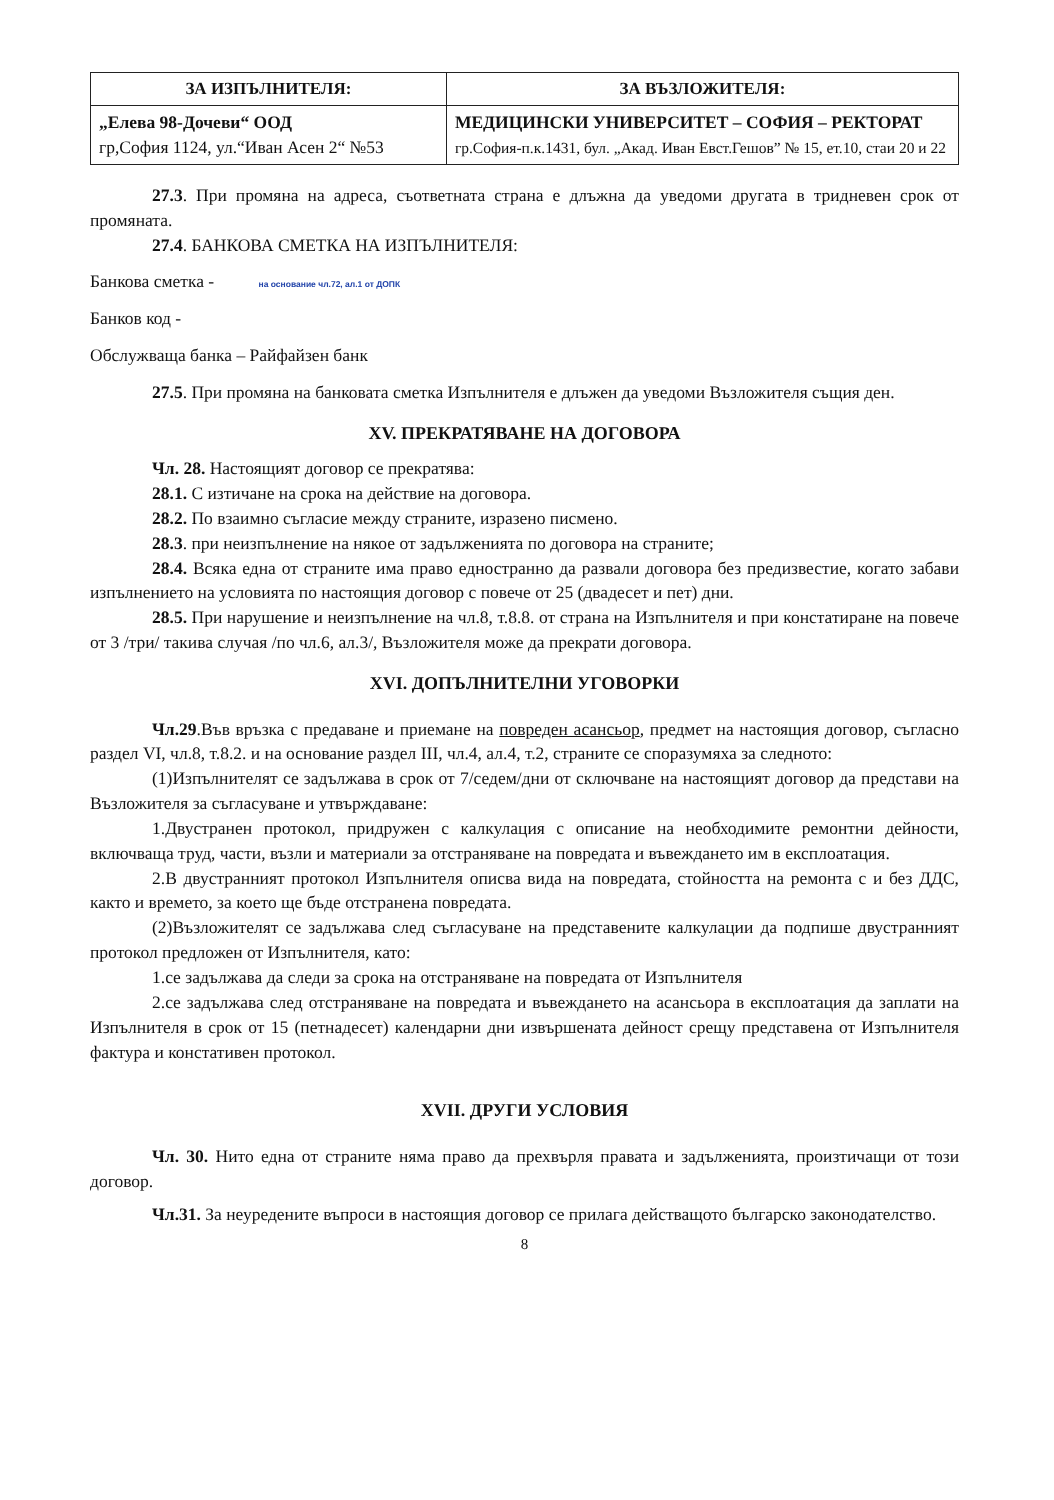| ЗА ИЗПЪЛНИТЕЛЯ: | ЗА ВЪЗЛОЖИТЕЛЯ: |
| --- | --- |
| „Елева 98-Дочеви“ ООД гр,София 1124, ул.“Иван Асен 2“ №53 | МЕДИЦИНСКИ УНИВЕРСИТЕТ – СОФИЯ – РЕКТОРАТ гр.София-п.к.1431, бул. „Акад. Иван Евст.Гешов” № 15, ет.10, стаи 20 и 22 |
27.3. При промяна на адреса, съответната страна е длъжна да уведоми другата в тридневен срок от промяната.
27.4. БАНКОВА СМЕТКА НА ИЗПЪЛНИТЕЛЯ:
Банкова сметка - на основание чл.72, ал.1 от ДОПК
Банков код -
Обслужваща банка – Райфайзен банк
27.5. При промяна на банковата сметка Изпълнителя е длъжен да уведоми Възложителя същия ден.
XV. ПРЕКРАТЯВАНЕ НА ДОГОВОРА
Чл. 28. Настоящият договор се прекратява:
28.1. С изтичане на срока на действие на договора.
28.2. По взаимно съгласие между страните, изразено писмено.
28.3. при неизпълнение на някое от задълженията по договора на страните;
28.4. Всяка една от страните има право едностранно да развали договора без предизвестие, когато забави изпълнението на условията по настоящия договор с повече от 25 (двадесет и пет) дни.
28.5. При нарушение и неизпълнение на чл.8, т.8.8. от страна на Изпълнителя и при констатиране на повече от 3 /три/ такива случая /по чл.6, ал.3/, Възложителя може да прекрати договора.
XVI. ДОПЪЛНИТЕЛНИ УГОВОРКИ
Чл.29.Във връзка с предаване и приемане на повреден асансьор, предмет на настоящия договор, съгласно раздел VI, чл.8, т.8.2. и на основание раздел III, чл.4, ал.4, т.2, страните се споразумяха за следното:
(1)Изпълнителят се задължава в срок от 7/седем/дни от сключване на настоящият договор да представи на Възложителя за съгласуване и утвърждаване:
1.Двустранен протокол, придружен с калкулация с описание на необходимите ремонтни дейности, включваща труд, части, възли и материали за отстраняване на повредата и въвеждането им в експлоатация.
2.В двустранният протокол Изпълнителя описва вида на повредата, стойността на ремонта с и без ДДС, както и времето, за което ще бъде отстранена повредата.
(2)Възложителят се задължава след съгласуване на представените калкулации да подпише двустранният протокол предложен от Изпълнителя, като:
1.се задължава да следи за срока на отстраняване на повредата от Изпълнителя
2.се задължава след отстраняване на повредата и въвеждането на асансьора в експлоатация да заплати на Изпълнителя в срок от 15 (петнадесет) календарни дни извършената дейност срещу представена от Изпълнителя фактура и констативен протокол.
XVII. ДРУГИ УСЛОВИЯ
Чл. 30. Нито една от страните няма право да прехвърля правата и задълженията, произтичащи от този договор.
Чл.31. За неуредените въпроси в настоящия договор се прилага действащото българско законодателство.
8